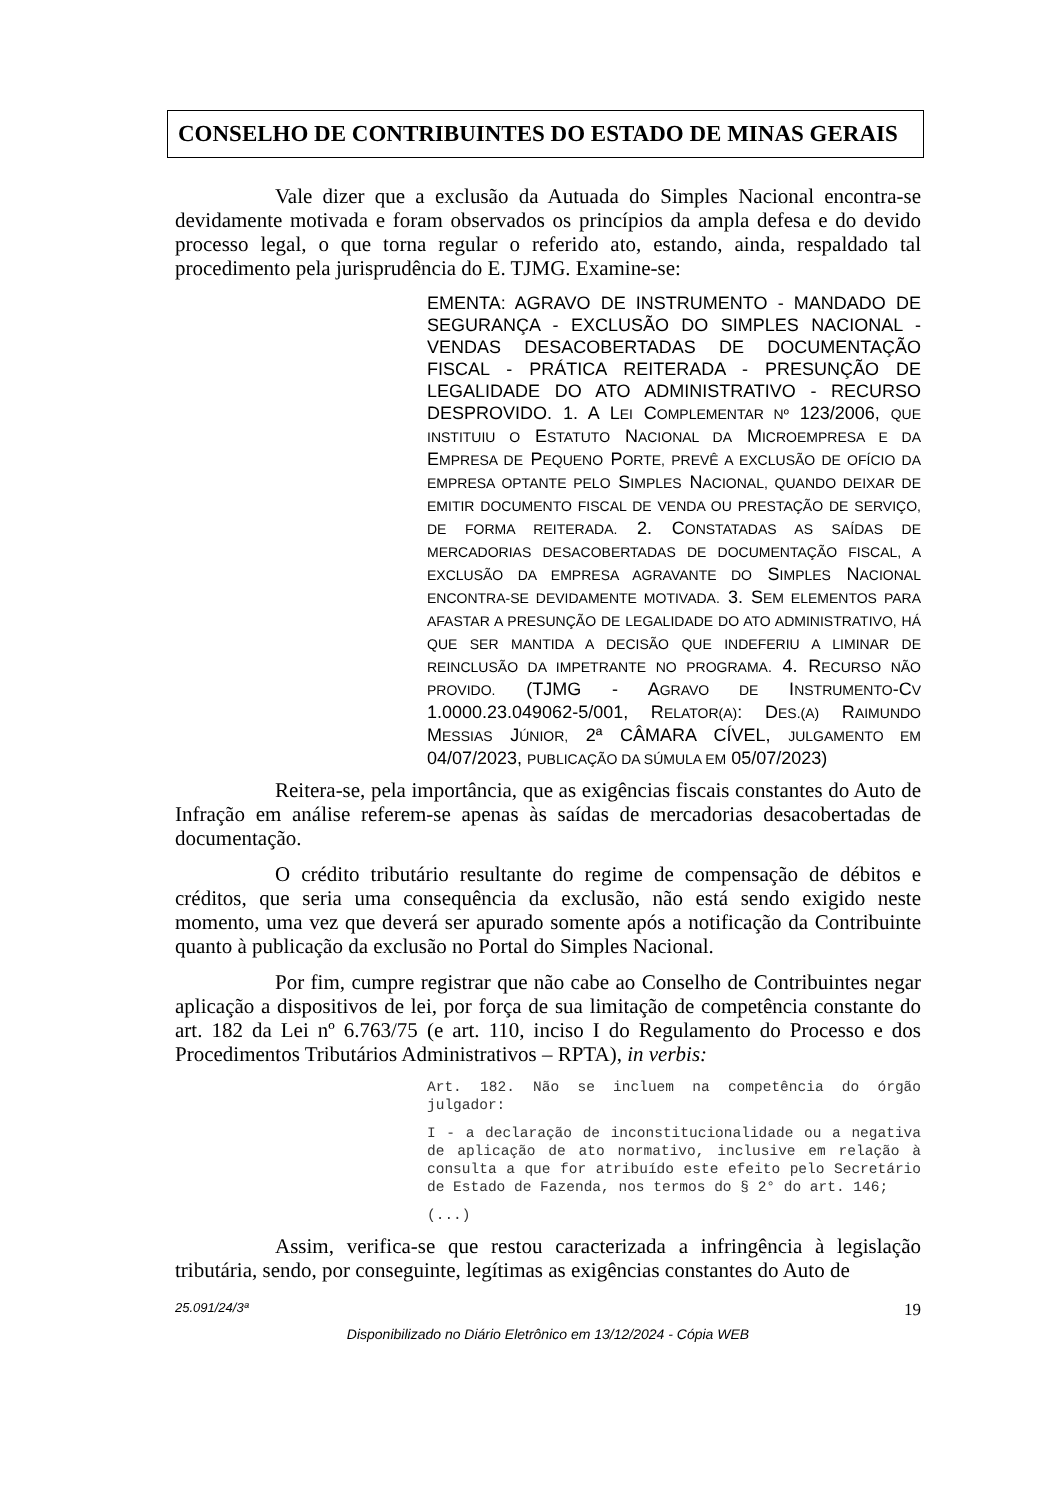CONSELHO DE CONTRIBUINTES DO ESTADO DE MINAS GERAIS
Vale dizer que a exclusão da Autuada do Simples Nacional encontra-se devidamente motivada e foram observados os princípios da ampla defesa e do devido processo legal, o que torna regular o referido ato, estando, ainda, respaldado tal procedimento pela jurisprudência do E. TJMG. Examine-se:
EMENTA: AGRAVO DE INSTRUMENTO - MANDADO DE SEGURANÇA - EXCLUSÃO DO SIMPLES NACIONAL - VENDAS DESACOBERTADAS DE DOCUMENTAÇÃO FISCAL - PRÁTICA REITERADA - PRESUNÇÃO DE LEGALIDADE DO ATO ADMINISTRATIVO - RECURSO DESPROVIDO. 1. A LEI COMPLEMENTAR Nº 123/2006, QUE INSTITUIU O ESTATUTO NACIONAL DA MICROEMPRESA E DA EMPRESA DE PEQUENO PORTE, PREVÊ A EXCLUSÃO DE OFÍCIO DA EMPRESA OPTANTE PELO SIMPLES NACIONAL, QUANDO DEIXAR DE EMITIR DOCUMENTO FISCAL DE VENDA OU PRESTAÇÃO DE SERVIÇO, DE FORMA REITERADA. 2. CONSTATADAS AS SAÍDAS DE MERCADORIAS DESACOBERTADAS DE DOCUMENTAÇÃO FISCAL, A EXCLUSÃO DA EMPRESA AGRAVANTE DO SIMPLES NACIONAL ENCONTRA-SE DEVIDAMENTE MOTIVADA. 3. SEM ELEMENTOS PARA AFASTAR A PRESUNÇÃO DE LEGALIDADE DO ATO ADMINISTRATIVO, HÁ QUE SER MANTIDA A DECISÃO QUE INDEFERIU A LIMINAR DE REINCLUSÃO DA IMPETRANTE NO PROGRAMA. 4. RECURSO NÃO PROVIDO. (TJMG - AGRAVO DE INSTRUMENTO-CV 1.0000.23.049062-5/001, RELATOR(A): DES.(A) RAIMUNDO MESSIAS JÚNIOR, 2ª CÂMARA CÍVEL, JULGAMENTO EM 04/07/2023, PUBLICAÇÃO DA SÚMULA EM 05/07/2023)
Reitera-se, pela importância, que as exigências fiscais constantes do Auto de Infração em análise referem-se apenas às saídas de mercadorias desacobertadas de documentação.
O crédito tributário resultante do regime de compensação de débitos e créditos, que seria uma consequência da exclusão, não está sendo exigido neste momento, uma vez que deverá ser apurado somente após a notificação da Contribuinte quanto à publicação da exclusão no Portal do Simples Nacional.
Por fim, cumpre registrar que não cabe ao Conselho de Contribuintes negar aplicação a dispositivos de lei, por força de sua limitação de competência constante do art. 182 da Lei nº 6.763/75 (e art. 110, inciso I do Regulamento do Processo e dos Procedimentos Tributários Administrativos – RPTA), in verbis:
Art. 182. Não se incluem na competência do órgão julgador:
I - a declaração de inconstitucionalidade ou a negativa de aplicação de ato normativo, inclusive em relação à consulta a que for atribuído este efeito pelo Secretário de Estado de Fazenda, nos termos do § 2° do art. 146;
(...)
Assim, verifica-se que restou caracterizada a infringência à legislação tributária, sendo, por conseguinte, legítimas as exigências constantes do Auto de
25.091/24/3ª 19
Disponibilizado no Diário Eletrônico em 13/12/2024 - Cópia WEB